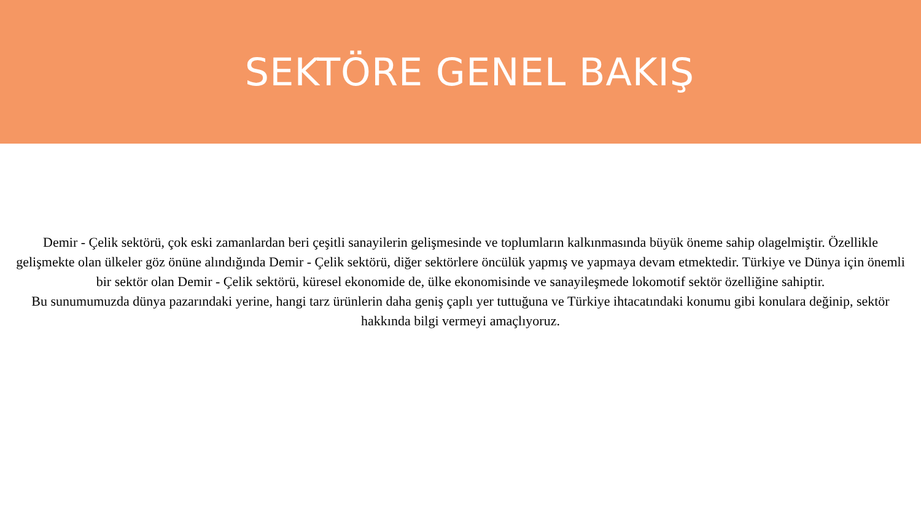SEKTÖRE GENEL BAKIŞ
Demir - Çelik sektörü, çok eski zamanlardan beri çeşitli sanayilerin gelişmesinde ve toplumların kalkınmasında büyük öneme sahip olagelmiştir. Özellikle gelişmekte olan ülkeler göz önüne alındığında Demir - Çelik sektörü, diğer sektörlere öncülük yapmış ve yapmaya devam etmektedir. Türkiye ve Dünya için önemli bir sektör olan Demir - Çelik sektörü, küresel ekonomide de, ülke ekonomisinde ve sanayileşmede lokomotif sektör özelliğine sahiptir.
Bu sunumumuzda dünya pazarındaki yerine, hangi tarz ürünlerin daha geniş çaplı yer tuttuğuna ve Türkiye ihtacatındaki konumu gibi konulara değinip, sektör hakkında bilgi vermeyi amaçlıyoruz.